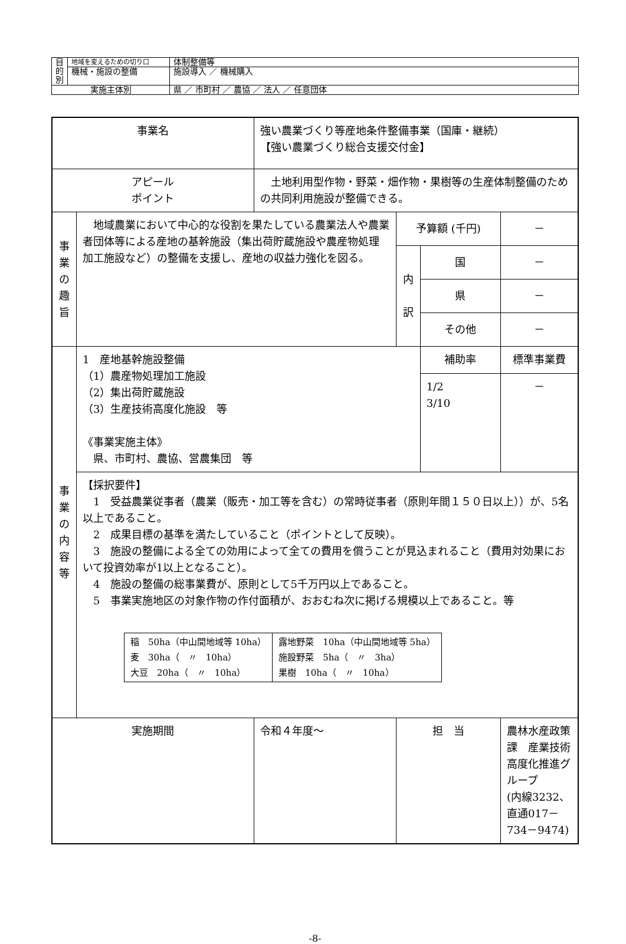| 目 的 別 | 地域を変えるための切り口 | 体制整備等 |
| | 機械・施設の整備 | 施設導入 ／ 機械購入 |
| 実施主体別 | | 県 ／ 市町村 ／ 農協 ／ 法人 ／ 任意団体 |
| 事業名 | | 強い農業づくり等産地条件整備事業（国庫・継続） 【強い農業づくり総合支援交付金】 | | | |
| アピール ポイント | | 土地利用型作物・野菜・畑作物・果樹等の生産体制整備のための共同利用施設が整備できる。 | | | |
| 事 業 の 趣 旨 | 地域農業において中心的な役割を果たしている農業法人や農業者団体等による産地の基幹施設（集出荷貯蔵施設や農産物処理加工施設など）の整備を支援し、産地の収益力強化を図る。 | | 予算額 (千円) | | － |
| | | | 内 訳 | 国 | － |
| | | | | 県 | － |
| | | | | その他 | － |
| 事 業 の 内 容 等 | 1 産地基幹施設整備 （1）農産物処理加工施設 （2）集出荷貯蔵施設 （3）生産技術高度化施設 等 《事業実施主体》 県、市町村、農協、営農集団 等 | | | 補助率 | 標準事業費 |
| | | | | 1/2 3/10 | － |
| | 【採択要件】 1 受益農業従事者（農業（販売・加工等を含む）の常時従事者（原則年間１５０日以上））が、5名以上であること。 2 成果目標の基準を満たしていること（ポイントとして反映）。 3 施設の整備による全ての効用によって全ての費用を償うことが見込まれること（費用対効果において投資効率が1以上となること）。 4 施設の整備の総事業費が、原則として5千万円以上であること。 5 事業実施地区の対象作物の作付面積が、おおむね次に掲げる規模以上であること。等 / 稲 50ha（中山間地域等 10ha） 麦 30ha（ 〃 10ha） 大豆 20ha（ 〃 10ha） / 露地野菜 10ha（中山間地域等 5ha） 施設野菜 5ha（ 〃 3ha） 果樹 10ha（ 〃 10ha） / | | | | |
| 実施期間 | | 令和４年度～ | 担 当 | | 農林水産政策課 産業技術高度化推進グループ (内線3232、直通017－734－9474) |
-8-